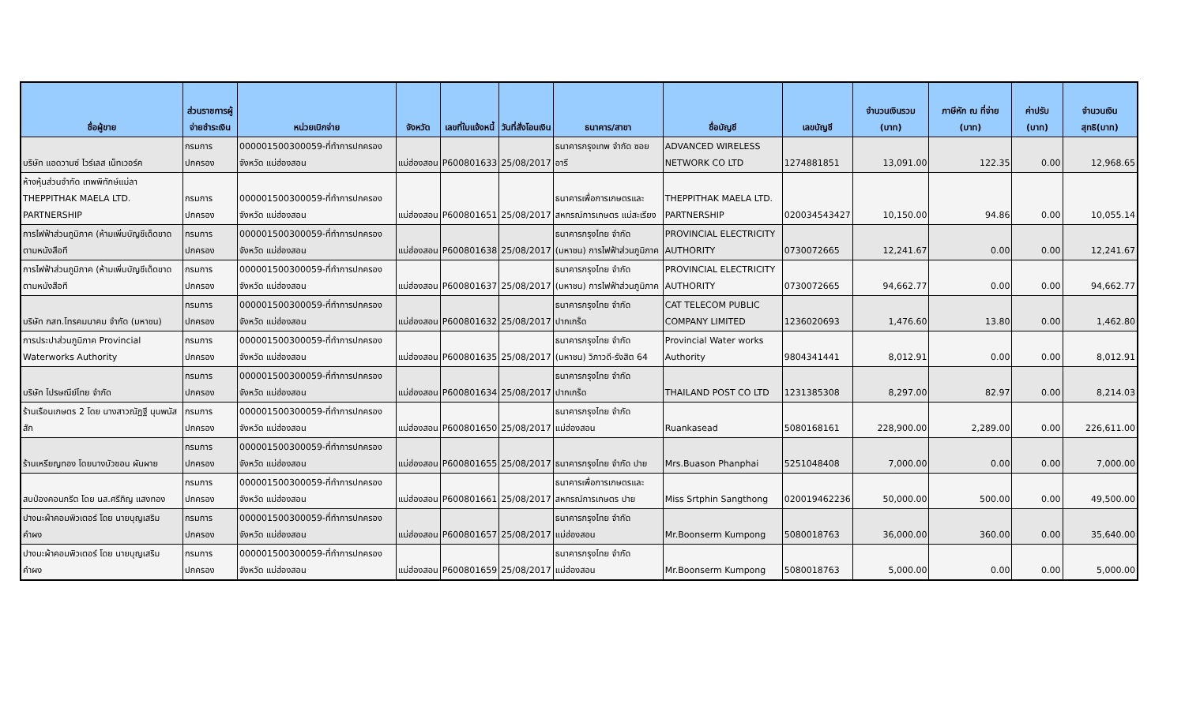| ชื่อผู้ขาย | ส่วนราชการผู้จ่ายชำระเงิน | หน่วยเบิกจ่าย | จังหวัด | เลขที่ใบแจ้งหนี้ | วันที่สั่งโอนเงิน | ธนาคาร/สาขา | ชื่อบัญชี | เลขบัญชี | จำนวนเงินรวม (บาท) | ภาษีหัก ณ ที่จ่าย (บาท) | ค่าปรับ (บาท) | จำนวนเงินสุทธิ(บาท) |
| --- | --- | --- | --- | --- | --- | --- | --- | --- | --- | --- | --- | --- |
| บริษัท แอดวานซ์ ไวร์เลส เน็ทเวอร์ค | กรมการปกครอง | 000001500300059-ที่ทำการปกครองจังหวัด แม่ฮ่องสอน | แม่ฮ่องสอน | P600801633 | 25/08/2017 | ธนาคารกรุงเทพ จำกัด ซอยอารี | ADVANCED WIRELESS NETWORK CO LTD | 1274881851 | 13,091.00 | 122.35 | 0.00 | 12,968.65 |
| ห้างหุ้นส่วนจำกัด เทพพิทักษ์แม่ลา THEPPITHAK MAELA LTD. PARTNERSHIP | กรมการปกครอง | 000001500300059-ที่ทำการปกครองจังหวัด แม่ฮ่องสอน | แม่ฮ่องสอน | P600801651 | 25/08/2017 | ธนาคารเพื่อการเกษตรและสหกรณ์การเกษตร แม่สะเรียง | THEPPITHAK MAELA LTD. PARTNERSHIP | 020034543427 | 10,150.00 | 94.86 | 0.00 | 10,055.14 |
| การไฟฟ้าส่วนภูมิภาค (ห้ามเพิ่มบัญชีเด็ดขาด ตามหนังสือที | กรมการปกครอง | 000001500300059-ที่ทำการปกครองจังหวัด แม่ฮ่องสอน | แม่ฮ่องสอน | P600801638 | 25/08/2017 | ธนาคารกรุงไทย จำกัด (มหาชน) การไฟฟ้าส่วนภูมิภาค | PROVINCIAL ELECTRICITY AUTHORITY | 0730072665 | 12,241.67 | 0.00 | 0.00 | 12,241.67 |
| การไฟฟ้าส่วนภูมิภาค (ห้ามเพิ่มบัญชีเด็ดขาด ตามหนังสือที | กรมการปกครอง | 000001500300059-ที่ทำการปกครองจังหวัด แม่ฮ่องสอน | แม่ฮ่องสอน | P600801637 | 25/08/2017 | ธนาคารกรุงไทย จำกัด (มหาชน) การไฟฟ้าส่วนภูมิภาค | PROVINCIAL ELECTRICITY AUTHORITY | 0730072665 | 94,662.77 | 0.00 | 0.00 | 94,662.77 |
| บริษัท กสท.โทรคมนาคม จำกัด (มหาชน) | กรมการปกครอง | 000001500300059-ที่ทำการปกครองจังหวัด แม่ฮ่องสอน | แม่ฮ่องสอน | P600801632 | 25/08/2017 | ธนาคารกรุงไทย จำกัด ปากเกร็ด | CAT TELECOM PUBLIC COMPANY LIMITED | 1236020693 | 1,476.60 | 13.80 | 0.00 | 1,462.80 |
| การประปาส่วนภูมิภาค Provincial Waterworks Authority | กรมการปกครอง | 000001500300059-ที่ทำการปกครองจังหวัด แม่ฮ่องสอน | แม่ฮ่องสอน | P600801635 | 25/08/2017 | ธนาคารกรุงไทย จำกัด (มหาชน) วิภาวดี-รังสิต 64 | Provincial Water works Authority | 9804341441 | 8,012.91 | 0.00 | 0.00 | 8,012.91 |
| บริษัท ไปรษณีย์ไทย จำกัด | กรมการปกครอง | 000001500300059-ที่ทำการปกครองจังหวัด แม่ฮ่องสอน | แม่ฮ่องสอน | P600801634 | 25/08/2017 | ธนาคารกรุงไทย จำกัด ปากเกร็ด | THAILAND POST CO LTD | 1231385308 | 8,297.00 | 82.97 | 0.00 | 8,214.03 |
| ร้านเรือนเกษตร 2 โดย นางสาวณัฏฐี นุนพนัสสัก | กรมการปกครอง | 000001500300059-ที่ทำการปกครองจังหวัด แม่ฮ่องสอน | แม่ฮ่องสอน | P600801650 | 25/08/2017 | ธนาคารกรุงไทย จำกัด แม่ฮ่องสอน | Ruankasead | 5080168161 | 228,900.00 | 2,289.00 | 0.00 | 226,611.00 |
| ร้านเหรียญทอง โดยนางบัวซอน ผันผาย | กรมการปกครอง | 000001500300059-ที่ทำการปกครองจังหวัด แม่ฮ่องสอน | แม่ฮ่องสอน | P600801655 | 25/08/2017 | ธนาคารกรุงไทย จำกัด ปาย | Mrs.Buason Phanphai | 5251048408 | 7,000.00 | 0.00 | 0.00 | 7,000.00 |
| สบป่องคอนกรีต โดย นส.ศรีภิญ แสงทอง | กรมการปกครอง | 000001500300059-ที่ทำการปกครองจังหวัด แม่ฮ่องสอน | แม่ฮ่องสอน | P600801661 | 25/08/2017 | ธนาคารเพื่อการเกษตรและสหกรณ์การเกษตร ปาย | Miss Srtphin Sangthong | 020019462236 | 50,000.00 | 500.00 | 0.00 | 49,500.00 |
| ปางมะผ้าคอมพิวเตอร์ โดย นายบุญเสริม คำผง | กรมการปกครอง | 000001500300059-ที่ทำการปกครองจังหวัด แม่ฮ่องสอน | แม่ฮ่องสอน | P600801657 | 25/08/2017 | ธนาคารกรุงไทย จำกัด แม่ฮ่องสอน | Mr.Boonserm Kumpong | 5080018763 | 36,000.00 | 360.00 | 0.00 | 35,640.00 |
| ปางมะผ้าคอมพิวเตอร์ โดย นายบุญเสริม คำผง | กรมการปกครอง | 000001500300059-ที่ทำการปกครองจังหวัด แม่ฮ่องสอน | แม่ฮ่องสอน | P600801659 | 25/08/2017 | ธนาคารกรุงไทย จำกัด แม่ฮ่องสอน | Mr.Boonserm Kumpong | 5080018763 | 5,000.00 | 0.00 | 0.00 | 5,000.00 |